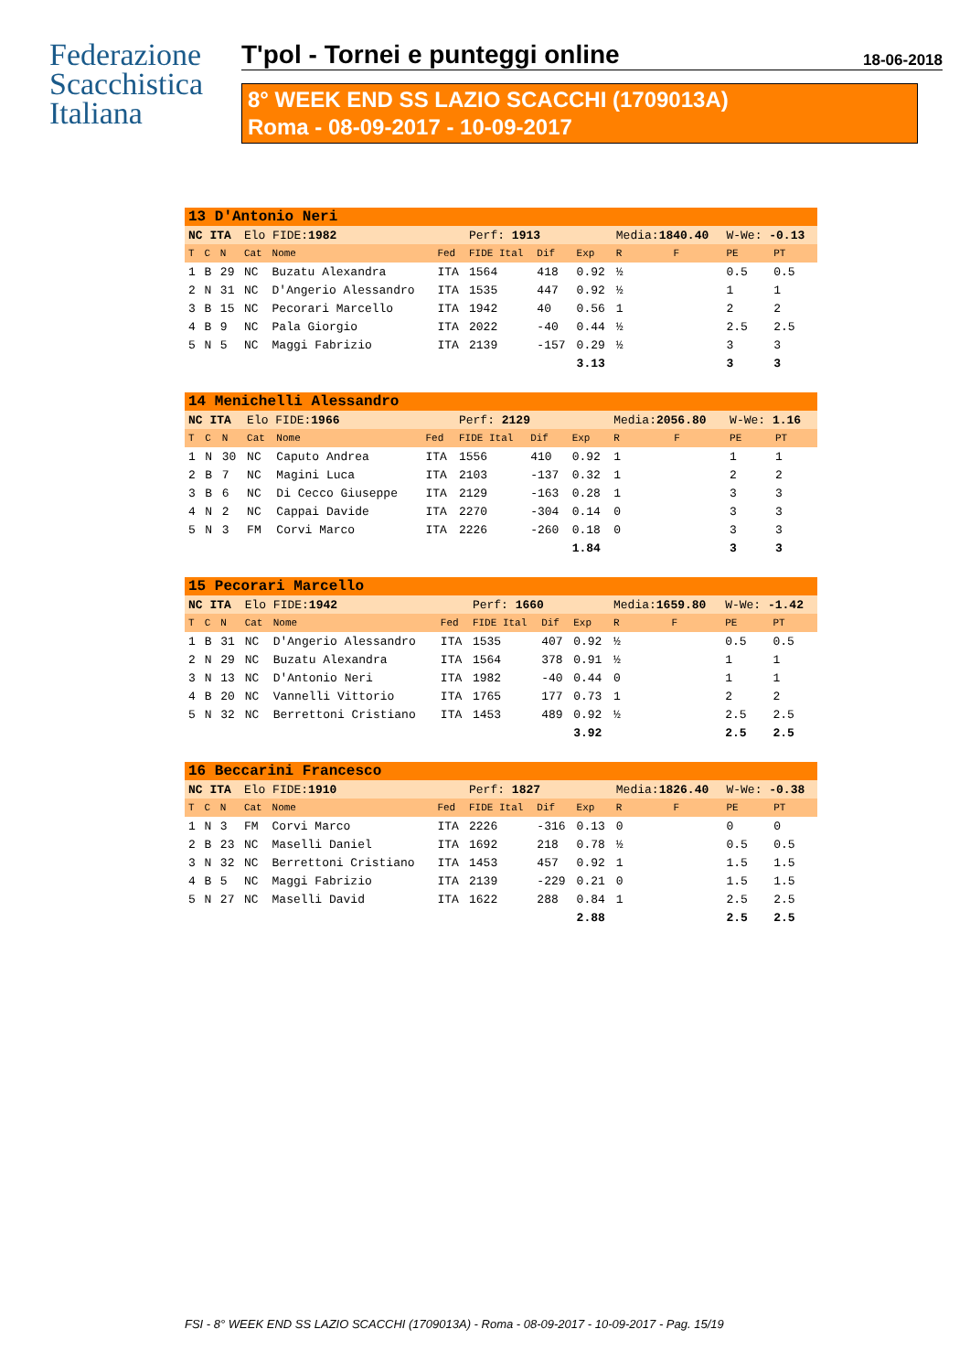Federazione
Scacchistica
Italiana
T'pol - Tornei e punteggi online 18-06-2018
8° WEEK END SS LAZIO SCACCHI (1709013A)
Roma - 08-09-2017 - 10-09-2017
| 13 D'Antonio Neri | | | | | | | | | | | | |
| NC ITA | | | Elo FIDE: 1982 | | | Perf: 1913 | | | Media: 1840.40 | | W-We: -0.13 | |
| T | C | N | Cat | Nome | Fed | FIDE Ital | Dif | Exp | R | F | PE | PT |
| 1 | B | 29 | NC | Buzatu Alexandra | ITA | 1564 | 418 | 0.92 | ½ | | 0.5 | 0.5 |
| 2 | N | 31 | NC | D'Angerio Alessandro | ITA | 1535 | 447 | 0.92 | ½ | | 1 | 1 |
| 3 | B | 15 | NC | Pecorari Marcello | ITA | 1942 | 40 | 0.56 | 1 | | 2 | 2 |
| 4 | B | 9 | NC | Pala Giorgio | ITA | 2022 | -40 | 0.44 | ½ | | 2.5 | 2.5 |
| 5 | N | 5 | NC | Maggi Fabrizio | ITA | 2139 | -157 | 0.29 | ½ | | 3 | 3 |
| | | | | | | | | 3.13 | | | 3 | 3 |
| 14 Menichelli Alessandro | | | | | | | | | | | | |
| NC ITA | | | Elo FIDE: 1966 | | | Perf: 2129 | | | Media: 2056.80 | | W-We: 1.16 | |
| T | C | N | Cat | Nome | Fed | FIDE Ital | Dif | Exp | R | F | PE | PT |
| 1 | N | 30 | NC | Caputo Andrea | ITA | 1556 | 410 | 0.92 | 1 | | 1 | 1 |
| 2 | B | 7 | NC | Magini Luca | ITA | 2103 | -137 | 0.32 | 1 | | 2 | 2 |
| 3 | B | 6 | NC | Di Cecco Giuseppe | ITA | 2129 | -163 | 0.28 | 1 | | 3 | 3 |
| 4 | N | 2 | NC | Cappai Davide | ITA | 2270 | -304 | 0.14 | 0 | | 3 | 3 |
| 5 | N | 3 | FM | Corvi Marco | ITA | 2226 | -260 | 0.18 | 0 | | 3 | 3 |
| | | | | | | | | 1.84 | | | 3 | 3 |
| 15 Pecorari Marcello | | | | | | | | | | | | |
| NC ITA | | | Elo FIDE: 1942 | | | Perf: 1660 | | | Media: 1659.80 | | W-We: -1.42 | |
| T | C | N | Cat | Nome | Fed | FIDE Ital | Dif | Exp | R | F | PE | PT |
| 1 | B | 31 | NC | D'Angerio Alessandro | ITA | 1535 | 407 | 0.92 | ½ | | 0.5 | 0.5 |
| 2 | N | 29 | NC | Buzatu Alexandra | ITA | 1564 | 378 | 0.91 | ½ | | 1 | 1 |
| 3 | N | 13 | NC | D'Antonio Neri | ITA | 1982 | -40 | 0.44 | 0 | | 1 | 1 |
| 4 | B | 20 | NC | Vannelli Vittorio | ITA | 1765 | 177 | 0.73 | 1 | | 2 | 2 |
| 5 | N | 32 | NC | Berrettoni Cristiano | ITA | 1453 | 489 | 0.92 | ½ | | 2.5 | 2.5 |
| | | | | | | | | 3.92 | | | 2.5 | 2.5 |
| 16 Beccarini Francesco | | | | | | | | | | | | |
| NC ITA | | | Elo FIDE: 1910 | | | Perf: 1827 | | | Media: 1826.40 | | W-We: -0.38 | |
| T | C | N | Cat | Nome | Fed | FIDE Ital | Dif | Exp | R | F | PE | PT |
| 1 | N | 3 | FM | Corvi Marco | ITA | 2226 | -316 | 0.13 | 0 | | 0 | 0 |
| 2 | B | 23 | NC | Maselli Daniel | ITA | 1692 | 218 | 0.78 | ½ | | 0.5 | 0.5 |
| 3 | N | 32 | NC | Berrettoni Cristiano | ITA | 1453 | 457 | 0.92 | 1 | | 1.5 | 1.5 |
| 4 | B | 5 | NC | Maggi Fabrizio | ITA | 2139 | -229 | 0.21 | 0 | | 1.5 | 1.5 |
| 5 | N | 27 | NC | Maselli David | ITA | 1622 | 288 | 0.84 | 1 | | 2.5 | 2.5 |
| | | | | | | | | 2.88 | | | 2.5 | 2.5 |
FSI - 8° WEEK END SS LAZIO SCACCHI (1709013A) - Roma - 08-09-2017 - 10-09-2017 - Pag. 15/19